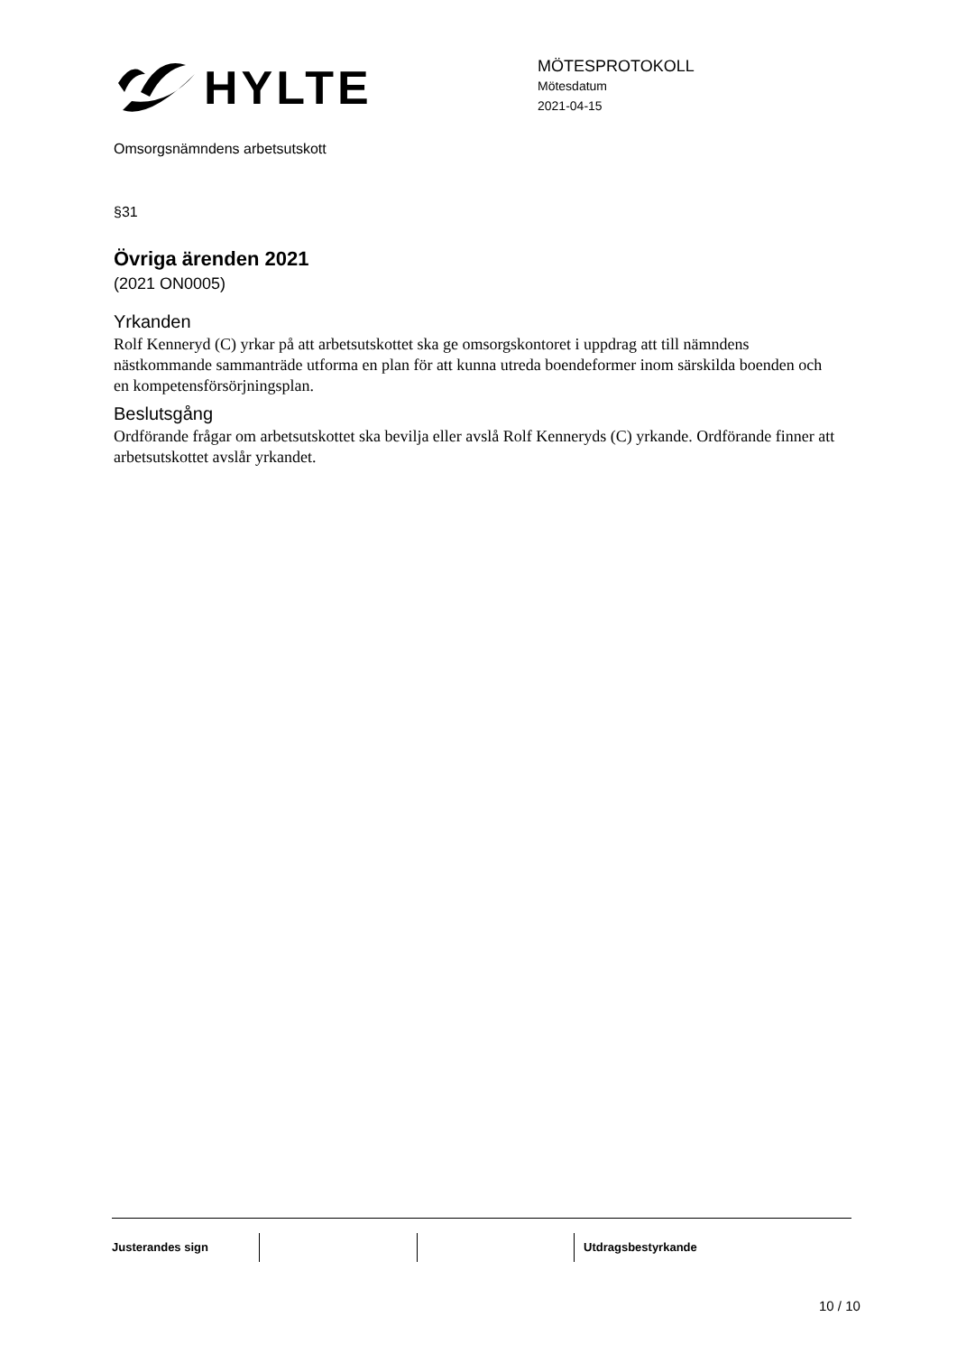HYLTE
MÖTESPROTOKOLL
Mötesdatum
2021-04-15
Omsorgsnämndens arbetsutskott
§31
Övriga ärenden 2021
(2021 ON0005)
Yrkanden
Rolf Kenneryd (C) yrkar på att arbetsutskottet ska ge omsorgskontoret i uppdrag att till nämndens nästkommande sammanträde utforma en plan för att kunna utreda boendeformer inom särskilda boenden och en kompetensförsörjningsplan.
Beslutsgång
Ordförande frågar om arbetsutskottet ska bevilja eller avslå Rolf Kenneryds (C) yrkande. Ordförande finner att arbetsutskottet avslår yrkandet.
Justerandes sign Utdragsbestyrkande
10 / 10